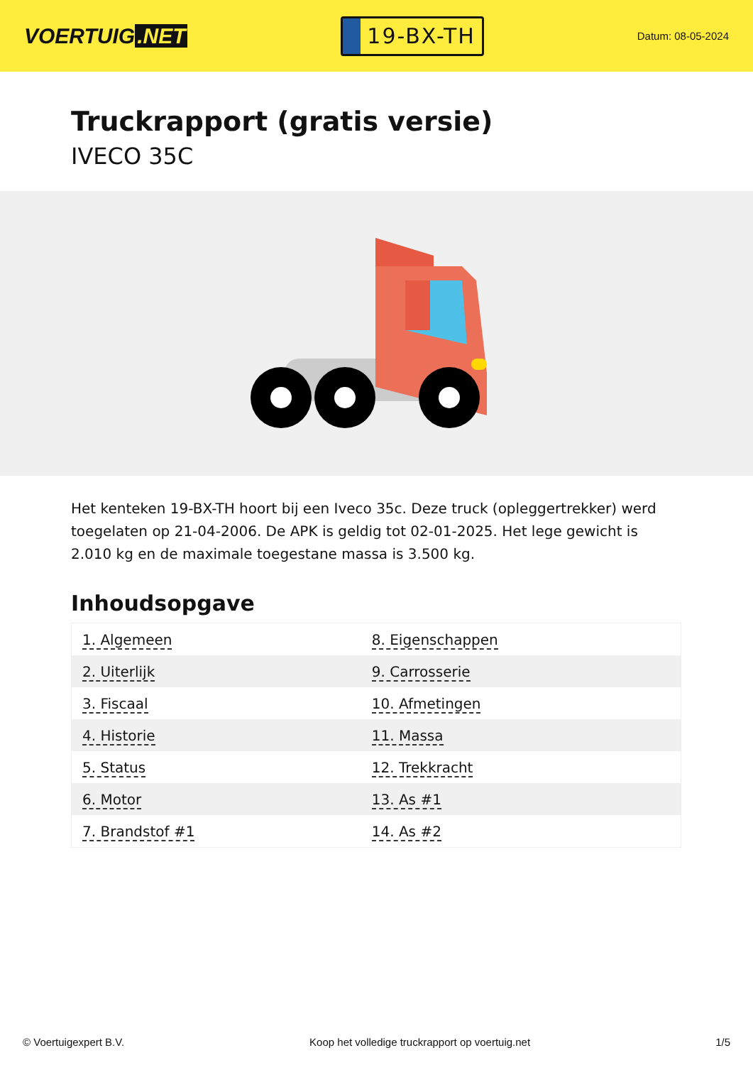VOERTUIG.NET
19-BX-TH
Datum: 08-05-2024
Truckrapport (gratis versie)
IVECO 35C
Het kenteken 19-BX-TH hoort bij een Iveco 35c. Deze truck (opleggertrekker) werd toegelaten op 21-04-2006. De APK is geldig tot 02-01-2025. Het lege gewicht is 2.010 kg en de maximale toegestane massa is 3.500 kg.
Inhoudsopgave
| 1. Algemeen | 8. Eigenschappen |
| 2. Uiterlijk | 9. Carrosserie |
| 3. Fiscaal | 10. Afmetingen |
| 4. Historie | 11. Massa |
| 5. Status | 12. Trekkracht |
| 6. Motor | 13. As #1 |
| 7. Brandstof #1 | 14. As #2 |
© Voertuigexpert B.V. Koop het volledige truckrapport op voertuig.net 1/5